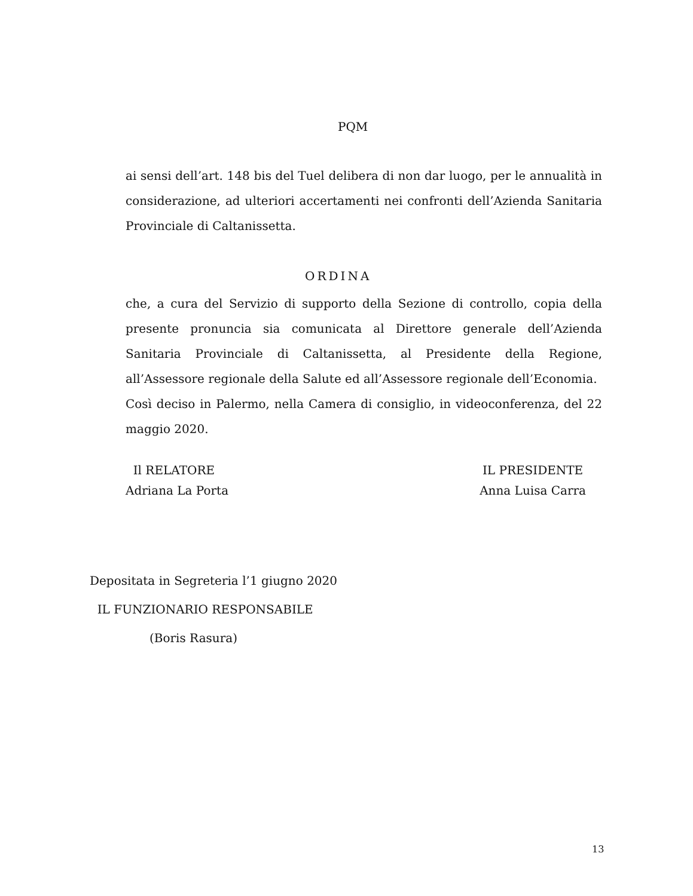PQM
ai sensi dell’art. 148 bis del Tuel delibera di non dar luogo, per le annualità in considerazione, ad ulteriori accertamenti nei confronti dell’Azienda Sanitaria Provinciale di Caltanissetta.
ORDINA
che, a cura del Servizio di supporto della Sezione di controllo, copia della presente pronuncia sia comunicata al Direttore generale dell’Azienda Sanitaria Provinciale di Caltanissetta, al Presidente della Regione, all’Assessore regionale della Salute ed all’Assessore regionale dell’Economia.
Così deciso in Palermo, nella Camera di consiglio, in videoconferenza, del 22 maggio 2020.
Il RELATORE
Adriana La Porta
IL PRESIDENTE
Anna Luisa Carra
Depositata in Segreteria l’1 giugno 2020
IL FUNZIONARIO RESPONSABILE
(Boris Rasura)
13